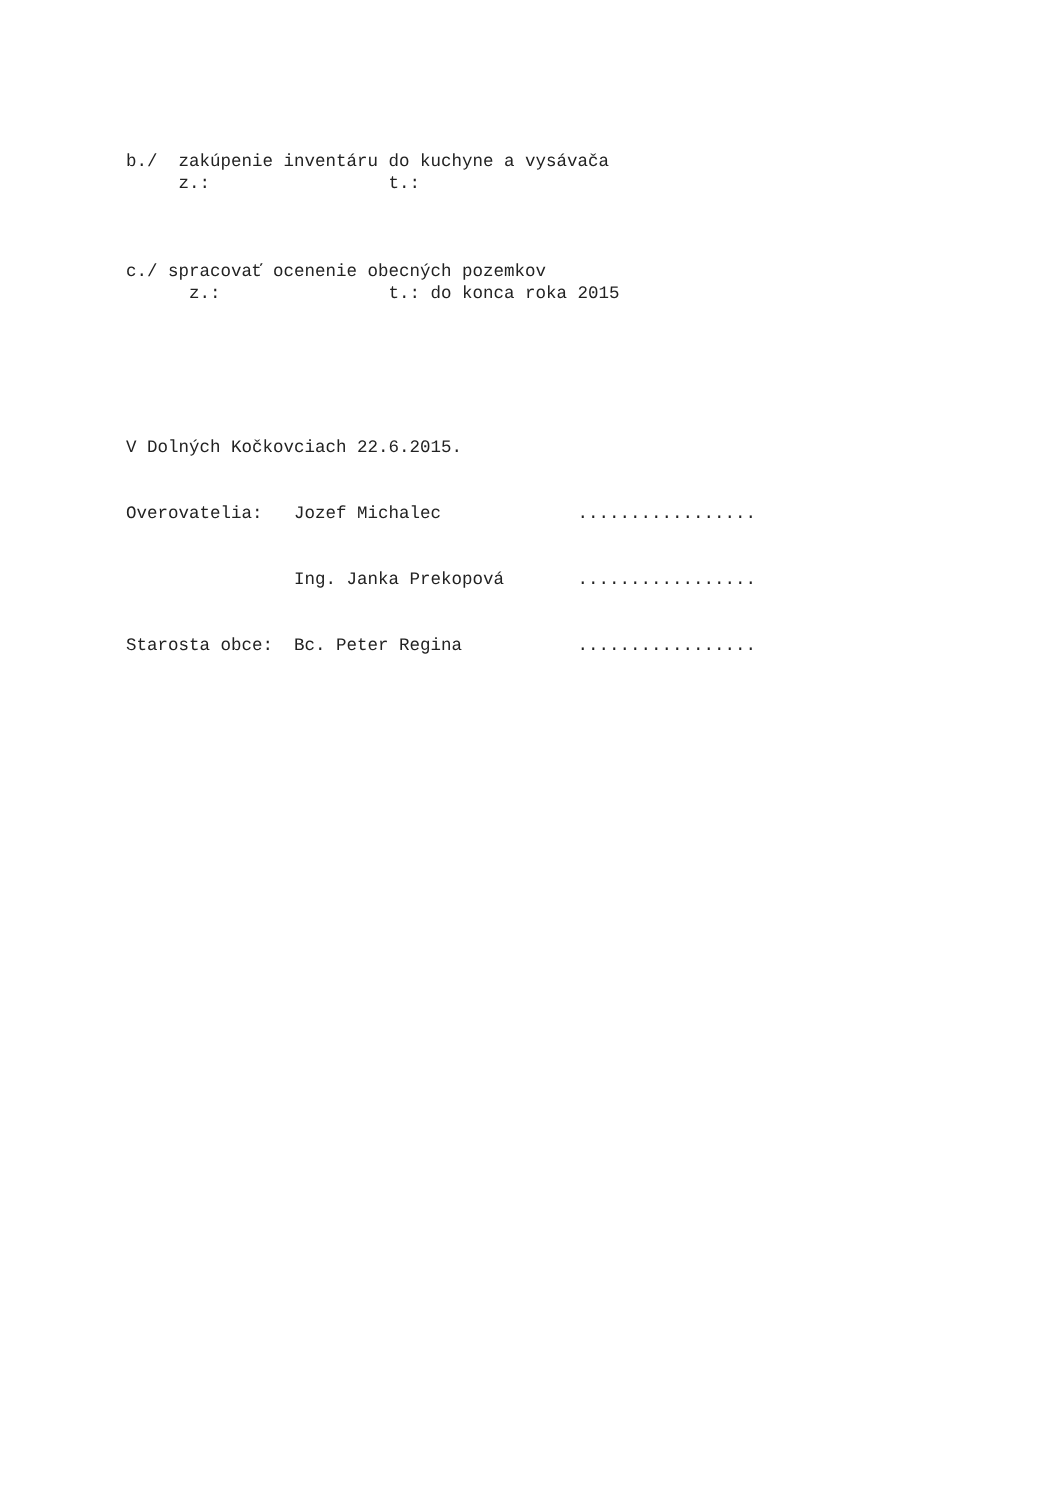b./ zakúpenie inventáru do kuchyne a vysávača
z.: t.:
c./ spracovať ocenenie obecných pozemkov
z.: t.: do konca roka 2015
V Dolných Kočkovciach 22.6.2015.
Overovatelia: Jozef Michalec .................
Ing. Janka Prekopová .................
Starosta obce: Bc. Peter Regina .................